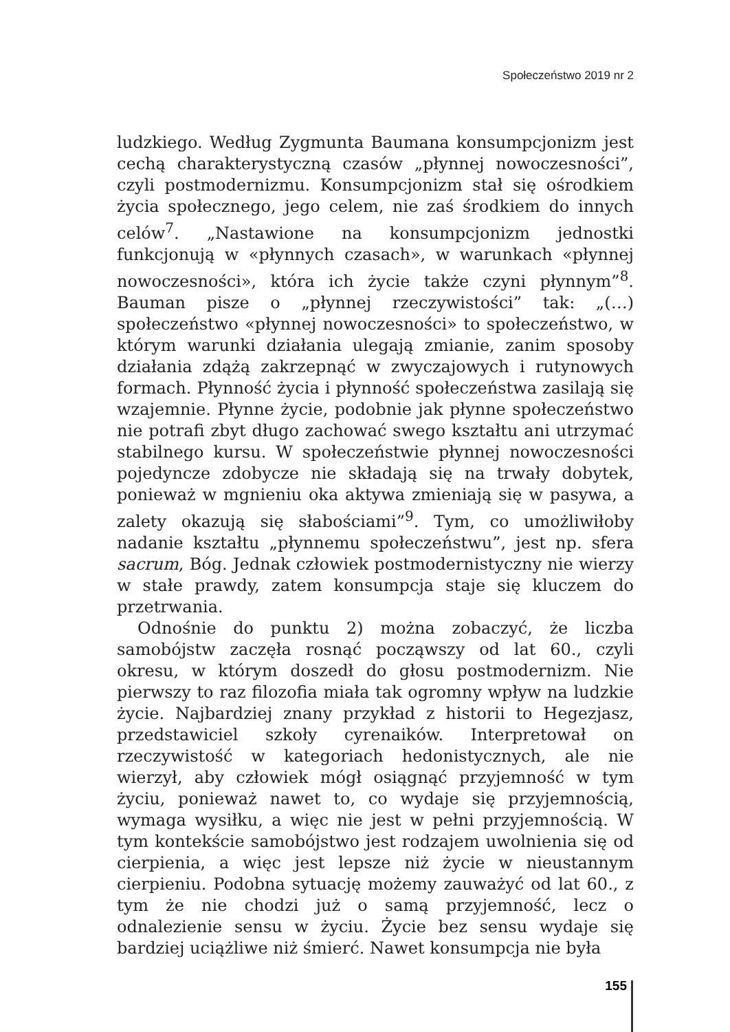Społeczeństwo 2019 nr 2
ludzkiego. Według Zygmunta Baumana konsumpcjonizm jest cechą charakterystyczną czasów „płynnej nowoczesności”, czyli postmodernizmu. Konsumpcjonizm stał się ośrodkiem życia społecznego, jego celem, nie zaś środkiem do innych celów<sup>7</sup>. „Nastawione na konsumpcjonizm jednostki funkcjonują w «płynnych czasach», w warunkach «płynnej nowoczesności», która ich życie także czyni płynnym”<sup>8</sup>. Bauman pisze o „płynnej rzeczywistości” tak: „(…) społeczeństwo «płynnej nowoczesności» to społeczeństwo, w którym warunki działania ulegają zmianie, zanim sposoby działania zdążą zakrzepnąć w zwyczajowych i rutynowych formach. Płynność życia i płynność społeczeństwa zasilają się wzajemnie. Płynne życie, podobnie jak płynne społeczeństwo nie potrafi zbyt długo zachować swego kształtu ani utrzymać stabilnego kursu. W społeczeństwie płynnej nowoczesności pojedyncze zdobycze nie składają się na trwały dobytek, ponieważ w mgnieniu oka aktywa zmieniają się w pasywa, a zalety okazują się słabościami”<sup>9</sup>. Tym, co umożliwiłoby nadanie kształtu „płynnemu społeczeństwu”, jest np. sfera sacrum, Bóg. Jednak człowiek postmodernistyczny nie wierzy w stałe prawdy, zatem konsumpcja staje się kluczem do przetrwania.
Odnośnie do punktu 2) można zobaczyć, że liczba samobójstw zaczęła rosnąć począwszy od lat 60., czyli okresu, w którym doszedł do głosu postmodernizm. Nie pierwszy to raz filozofia miała tak ogromny wpływ na ludzkie życie. Najbardziej znany przykład z historii to Hegezjasz, przedstawiciel szkoły cyrenaików. Interpretował on rzeczywistość w kategoriach hedonistycznych, ale nie wierzył, aby człowiek mógł osiągnąć przyjemność w tym życiu, ponieważ nawet to, co wydaje się przyjemnością, wymaga wysiłku, a więc nie jest w pełni przyjemnością. W tym kontekście samobójstwo jest rodzajem uwolnienia się od cierpienia, a więc jest lepsze niż życie w nieustannym cierpieniu. Podobna sytuację możemy zauważyć od lat 60., z tym że nie chodzi już o samą przyjemność, lecz o odnalezienie sensu w życiu. Życie bez sensu wydaje się bardziej uciążliwe niż śmierć. Nawet konsumpcja nie była
155